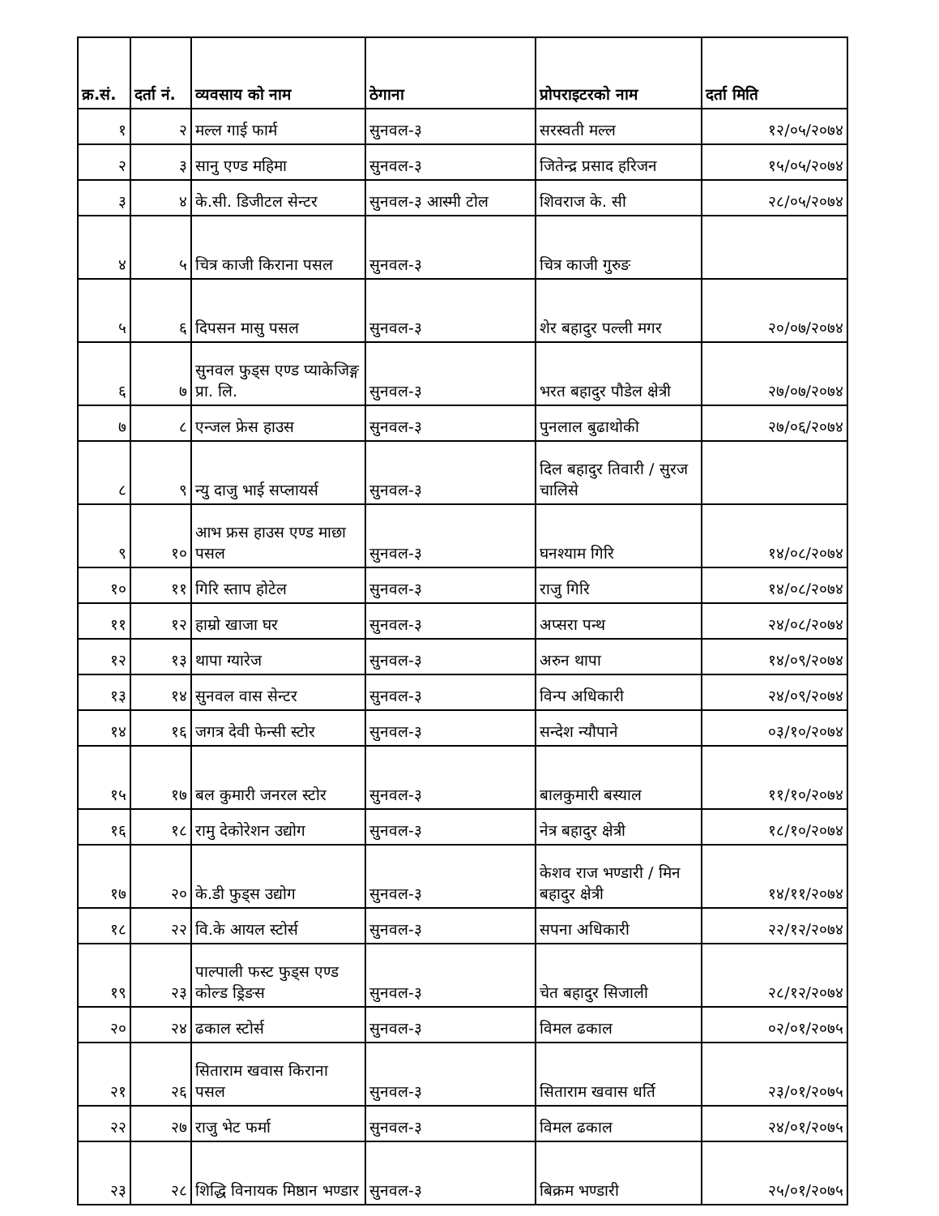| क्र.सं. | दर्ता नं. | व्यवसाय को नाम | ठेगाना | प्रोपराइटरको नाम | दर्ता मिति |
| --- | --- | --- | --- | --- | --- |
| १ | २ | मल्ल गाई फार्म | सुनवल-३ | सरस्वती मल्ल | १२/०५/२०७४ |
| २ | ३ | सानु एण्ड महिमा | सुनवल-३ | जितेन्द्र प्रसाद हरिजन | १५/०५/२०७४ |
| ३ | ४ | के.सी. डिजीटल सेन्टर | सुनवल-३ आस्मी टोल | शिवराज के. सी | २८/०५/२०७४ |
| ४ | ५ | चित्र काजी किराना पसल | सुनवल-३ | चित्र काजी गुरुङ | |
| ५ | ६ | दिपसन मासु पसल | सुनवल-३ | शेर बहादुर पल्ली मगर | २०/०७/२०७४ |
| ६ | ७ | सुनवल फुड्स एण्ड प्याकेजिङ्ग प्रा. लि. | सुनवल-३ | भरत बहादुर पौडेल क्षेत्री | २७/०७/२०७४ |
| ७ | ८ | एन्जल फ्रेस हाउस | सुनवल-३ | पुनलाल बुढाथोकी | २७/०६/२०७४ |
| ८ | ९ | न्यु दाजु भाई सप्लायर्स | सुनवल-३ | दिल बहादुर तिवारी / सुरज चालिसे | |
| ९ | १० | आभ फ्रस हाउस एण्ड माछा पसल | सुनवल-३ | घनश्याम गिरि | १४/०८/२०७४ |
| १० | ११ | गिरि स्ताप होटेल | सुनवल-३ | राजु गिरि | १४/०८/२०७४ |
| ११ | १२ | हाम्रो खाजा घर | सुनवल-३ | अप्सरा पन्थ | २४/०८/२०७४ |
| १२ | १३ | थापा ग्यारेज | सुनवल-३ | अरुन थापा | १४/०९/२०७४ |
| १३ | १४ | सुनवल वास सेन्टर | सुनवल-३ | विन्प अधिकारी | २४/०९/२०७४ |
| १४ | १६ | जगत्र देवी फेन्सी स्टोर | सुनवल-३ | सन्देश न्यौपाने | ०३/१०/२०७४ |
| १५ | १७ | बल कुमारी जनरल स्टोर | सुनवल-३ | बालकुमारी बस्याल | ११/१०/२०७४ |
| १६ | १८ | रामु देकोरेशन उद्योग | सुनवल-३ | नेत्र बहादुर क्षेत्री | १८/१०/२०७४ |
| १७ | २० | के.डी फुड्स उद्योग | सुनवल-३ | केशव राज भण्डारी / मिन बहादुर क्षेत्री | १४/११/२०७४ |
| १८ | २२ | वि.के आयल स्टोर्स | सुनवल-३ | सपना अधिकारी | २२/१२/२०७४ |
| १९ | २३ | पाल्पाली फस्ट फुड्स एण्ड कोल्ड ड्रिङस | सुनवल-३ | चेत बहादुर सिजाली | २८/१२/२०७४ |
| २० | २४ | ढकाल स्टोर्स | सुनवल-३ | विमल ढकाल | ०२/०१/२०७५ |
| २१ | २६ | सिताराम खवास किराना पसल | सुनवल-३ | सिताराम खवास धर्ति | २३/०१/२०७५ |
| २२ | २७ | राजु भेट फर्मा | सुनवल-३ | विमल ढकाल | २४/०१/२०७५ |
| २३ | २८ | शिद्धि विनायक मिष्ठान भण्डार | सुनवल-३ | बिक्रम भण्डारी | २५/०१/२०७५ |